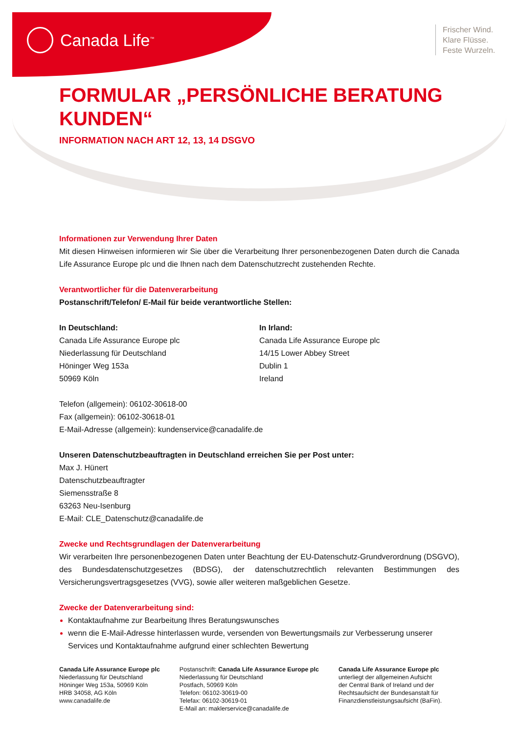Canada Life<sup>™</sup>
Frischer Wind.
Klare Flüsse.
Feste Wurzeln.
FORMULAR „PERSÖNLICHE BERATUNG KUNDEN“
INFORMATION NACH ART 12, 13, 14 DSGVO
Informationen zur Verwendung Ihrer Daten
Mit diesen Hinweisen informieren wir Sie über die Verarbeitung Ihrer personenbezogenen Daten durch die Canada Life Assurance Europe plc und die Ihnen nach dem Datenschutzrecht zustehenden Rechte.
Verantwortlicher für die Datenverarbeitung
Postanschrift/Telefon/ E-Mail für beide verantwortliche Stellen:
In Deutschland:
Canada Life Assurance Europe plc
Niederlassung für Deutschland
Höninger Weg 153a
50969 Köln
In Irland:
Canada Life Assurance Europe plc
14/15 Lower Abbey Street
Dublin 1
Ireland
Telefon (allgemein): 06102-30618-00
Fax (allgemein): 06102-30618-01
E-Mail-Adresse (allgemein): kundenservice@canadalife.de
Unseren Datenschutzbeauftragten in Deutschland erreichen Sie per Post unter:
Max J. Hünert
Datenschutzbeauftragter
Siemensstraße 8
63263 Neu-Isenburg
E-Mail: CLE_Datenschutz@canadalife.de
Zwecke und Rechtsgrundlagen der Datenverarbeitung
Wir verarbeiten Ihre personenbezogenen Daten unter Beachtung der EU-Datenschutz-Grundverordnung (DSGVO), des Bundesdatenschutzgesetzes (BDSG), der datenschutzrechtlich relevanten Bestimmungen des Versicherungsvertragsgesetzes (VVG), sowie aller weiteren maßgeblichen Gesetze.
Zwecke der Datenverarbeitung sind:
Kontaktaufnahme zur Bearbeitung Ihres Beratungswunsches
wenn die E-Mail-Adresse hinterlassen wurde, versenden von Bewertungsmails zur Verbesserung unserer Services und Kontaktaufnahme aufgrund einer schlechten Bewertung
Canada Life Assurance Europe plc
Niederlassung für Deutschland
Höninger Weg 153a, 50969 Köln
HRB 34058, AG Köln
www.canadalife.de
Postanschrift: Canada Life Assurance Europe plc
Niederlassung für Deutschland
Postfach, 50969 Köln
Telefon: 06102-30619-00
Telefax: 06102-30619-01
E-Mail an: maklerservice@canadalife.de
Canada Life Assurance Europe plc
unterliegt der allgemeinen Aufsicht
der Central Bank of Ireland und der
Rechtsaufsicht der Bundesanstalt für
Finanzdienstleistungsaufsicht (BaFin).